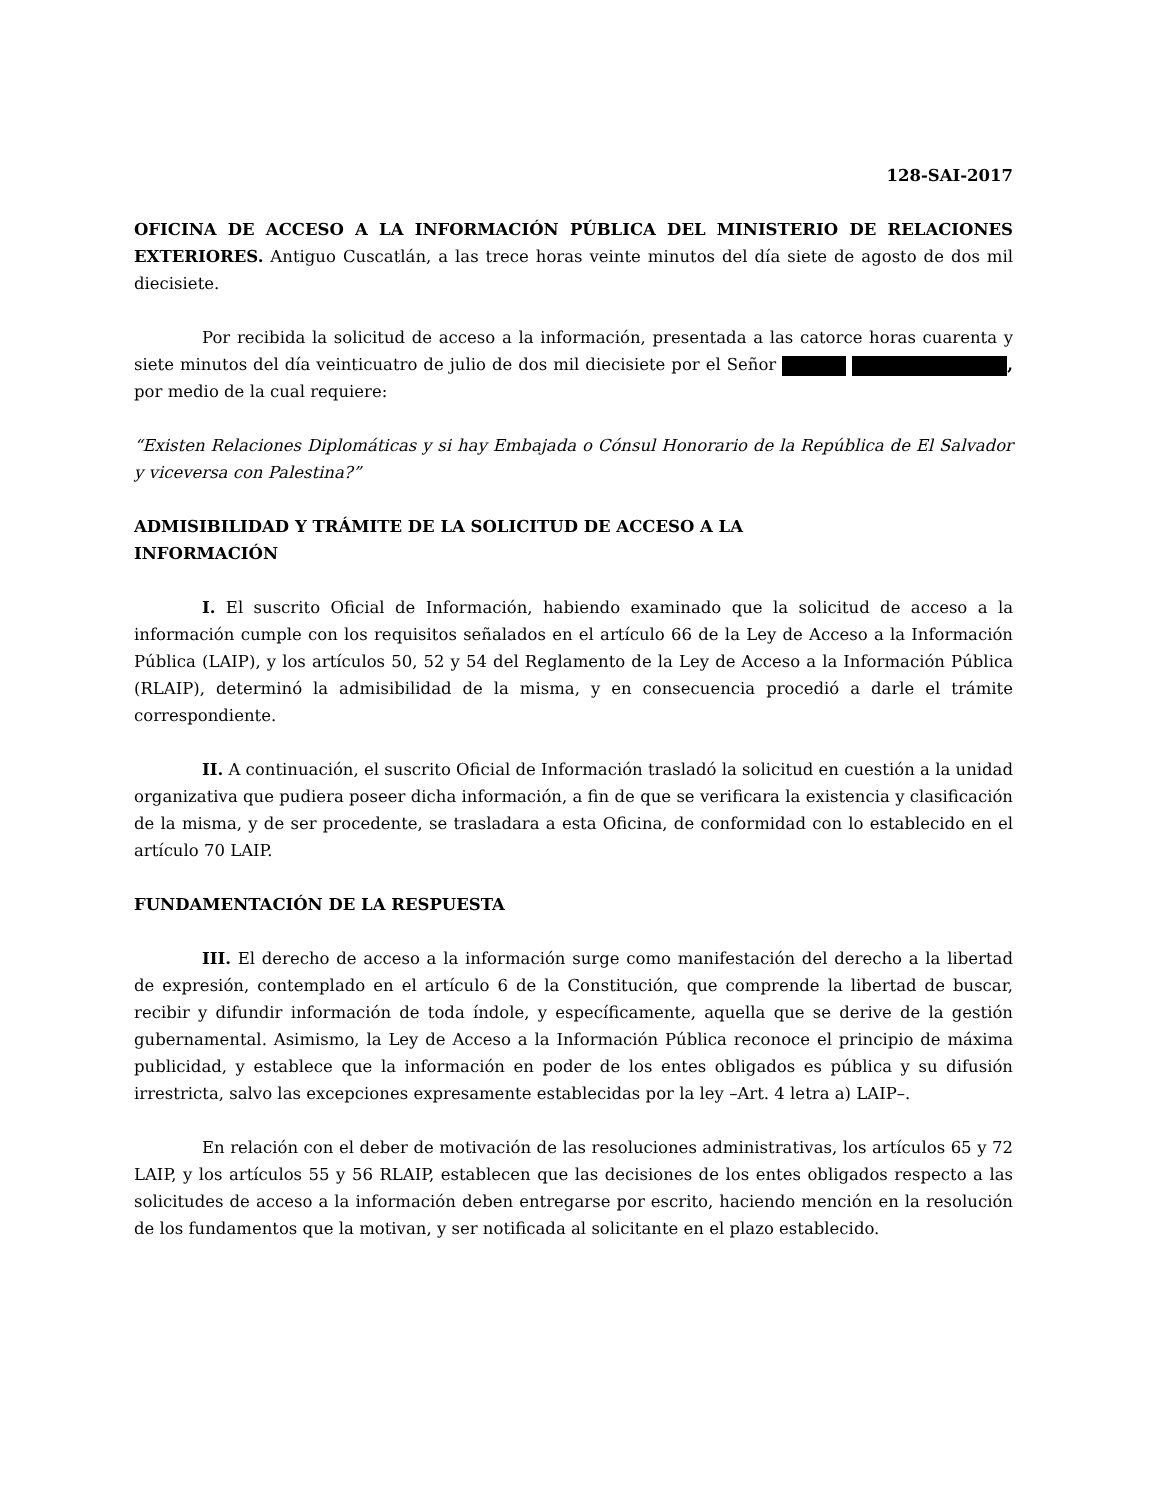128-SAI-2017
OFICINA DE ACCESO A LA INFORMACIÓN PÚBLICA DEL MINISTERIO DE RELACIONES EXTERIORES. Antiguo Cuscatlán, a las trece horas veinte minutos del día siete de agosto de dos mil diecisiete.
Por recibida la solicitud de acceso a la información, presentada a las catorce horas cuarenta y siete minutos del día veinticuatro de julio de dos mil diecisiete por el Señor , por medio de la cual requiere:
“Existen Relaciones Diplomáticas y si hay Embajada o Cónsul Honorario de la República de El Salvador y viceversa con Palestina?”
ADMISIBILIDAD Y TRÁMITE DE LA SOLICITUD DE ACCESO A LA
INFORMACIÓN
I. El suscrito Oficial de Información, habiendo examinado que la solicitud de acceso a la información cumple con los requisitos señalados en el artículo 66 de la Ley de Acceso a la Información Pública (LAIP), y los artículos 50, 52 y 54 del Reglamento de la Ley de Acceso a la Información Pública (RLAIP), determinó la admisibilidad de la misma, y en consecuencia procedió a darle el trámite correspondiente.
II. A continuación, el suscrito Oficial de Información trasladó la solicitud en cuestión a la unidad organizativa que pudiera poseer dicha información, a fin de que se verificara la existencia y clasificación de la misma, y de ser procedente, se trasladara a esta Oficina, de conformidad con lo establecido en el artículo 70 LAIP.
FUNDAMENTACIÓN DE LA RESPUESTA
III. El derecho de acceso a la información surge como manifestación del derecho a la libertad de expresión, contemplado en el artículo 6 de la Constitución, que comprende la libertad de buscar, recibir y difundir información de toda índole, y específicamente, aquella que se derive de la gestión gubernamental. Asimismo, la Ley de Acceso a la Información Pública reconoce el principio de máxima publicidad, y establece que la información en poder de los entes obligados es pública y su difusión irrestricta, salvo las excepciones expresamente establecidas por la ley –Art. 4 letra a) LAIP–.
En relación con el deber de motivación de las resoluciones administrativas, los artículos 65 y 72 LAIP, y los artículos 55 y 56 RLAIP, establecen que las decisiones de los entes obligados respecto a las solicitudes de acceso a la información deben entregarse por escrito, haciendo mención en la resolución de los fundamentos que la motivan, y ser notificada al solicitante en el plazo establecido.